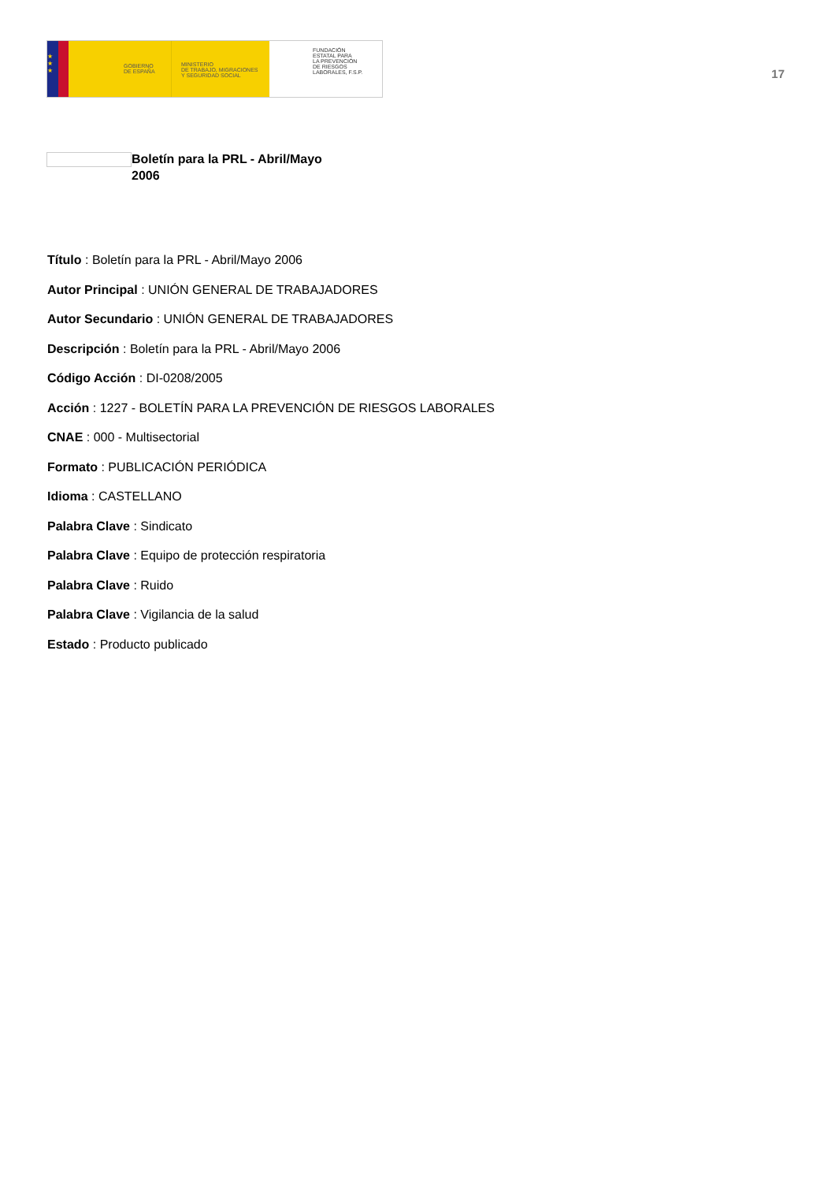★
★
★
GOBIERNO
DE ESPAÑA
MINISTERIO
DE TRABAJO, MIGRACIONES
Y SEGURIDAD SOCIAL
FUNDACIÓN
ESTATAL PARA
LA PREVENCIÓN
DE RIESGOS
LABORALES, F.S.P.
17
Boletín para la PRL - Abril/Mayo 2006
Título : Boletín para la PRL - Abril/Mayo 2006
Autor Principal : UNIÓN GENERAL DE TRABAJADORES
Autor Secundario : UNIÓN GENERAL DE TRABAJADORES
Descripción : Boletín para la PRL - Abril/Mayo 2006
Código Acción : DI-0208/2005
Acción : 1227 - BOLETÍN PARA LA PREVENCIÓN DE RIESGOS LABORALES
CNAE : 000 - Multisectorial
Formato : PUBLICACIÓN PERIÓDICA
Idioma : CASTELLANO
Palabra Clave : Sindicato
Palabra Clave : Equipo de protección respiratoria
Palabra Clave : Ruido
Palabra Clave : Vigilancia de la salud
Estado : Producto publicado